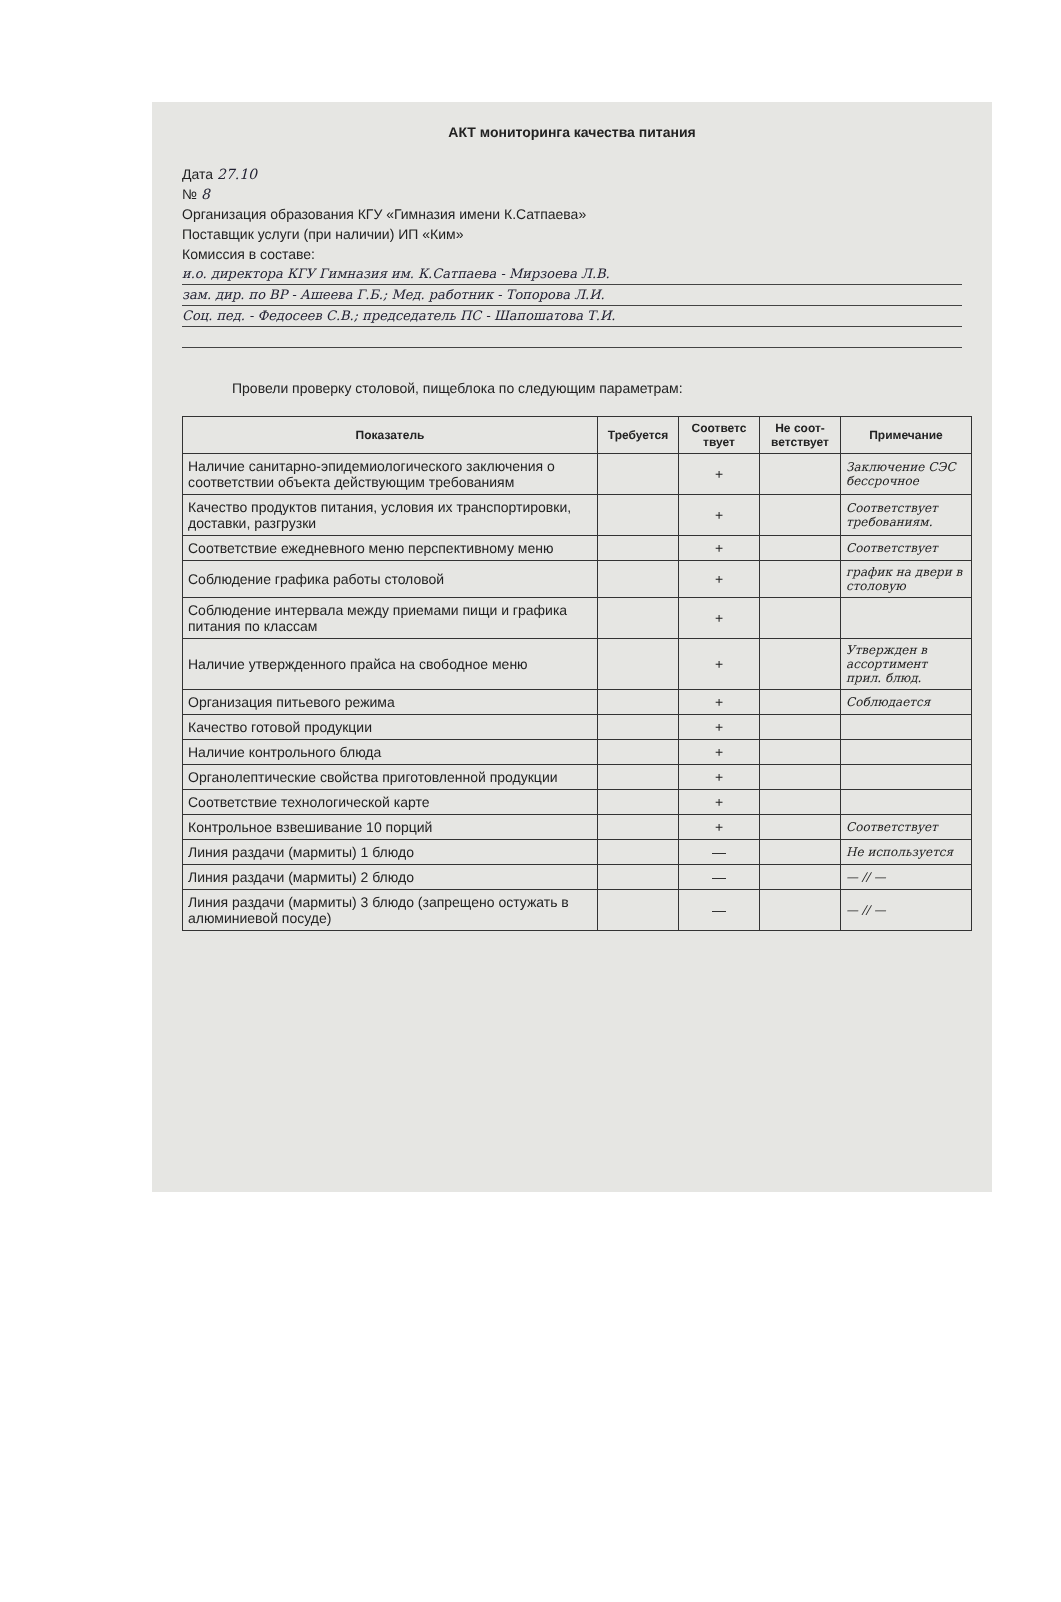АКТ мониторинга качества питания
Дата 27.10
№ 8
Организация образования КГУ «Гимназия имени К.Сатпаева»
Поставщик услуги (при наличии) ИП «Ким»
Комиссия в составе:
и.о. директора КГУ Гимназия им. К.Сатпаева - Мирзоева Л.В.
зам. дир. по ВР - Ашеева Г.Б.; Мед. работник - Топорова Л.И.
Соц. пед. - Федосеев С.В.; председатель ПС - Шапошатова Т.И.
Провели проверку столовой, пищеблока по следующим параметрам:
| Показатель | Требуется | Соответс твует | Не соот-ветствует | Примечание |
| --- | --- | --- | --- | --- |
| Наличие санитарно-эпидемиологического заключения о соответствии объекта действующим требованиям | | + | | Заключение СЭС бессрочное |
| Качество продуктов питания, условия их транспортировки, доставки, разгрузки | | + | | Соответствует требованиям. |
| Соответствие ежедневного меню перспективному меню | | + | | Соответствует |
| Соблюдение графика работы столовой | | + | | график на двери в столовую |
| Соблюдение интервала между приемами пищи и графика питания по классам | | + | | |
| Наличие утвержденного прайса на свободное меню | | + | | Утвержден в ассортимент прил. блюд. |
| Организация питьевого режима | | + | | Соблюдается |
| Качество готовой продукции | | + | | |
| Наличие контрольного блюда | | + | | |
| Органолептические свойства приготовленной продукции | | + | | |
| Соответствие технологической карте | | + | | |
| Контрольное взвешивание 10 порций | | + | | Соответствует |
| Линия раздачи (мармиты) 1 блюдо | | — | | Не используется |
| Линия раздачи (мармиты) 2 блюдо | | — | | — // — |
| Линия раздачи (мармиты) 3 блюдо (запрещено остужать в алюминиевой посуде) | | — | | — // — |